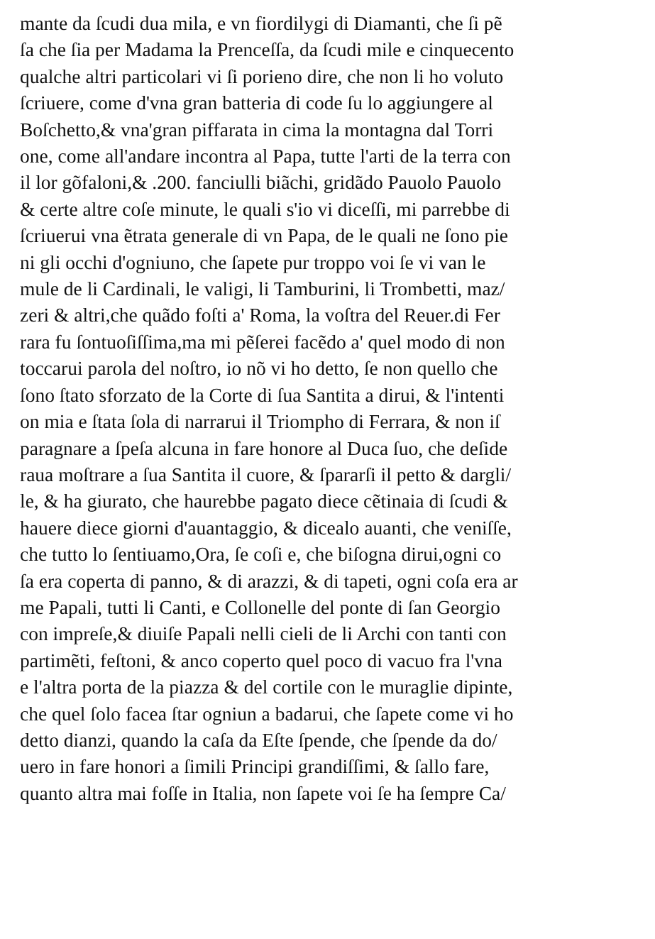mante da ſcudi dua mila, e vn fiordilygi di Diamanti, che ſi pẽ
ſa che ſia per Madama la Prenceſſa, da ſcudi mile e cinquecento
qualche altri particolari vi ſi porieno dire, che non li ho voluto
ſcriuere, come d'vna gran batteria di code ſu lo aggiungere al
Boſchetto,& vna'gran piffarata in cima la montagna dal Torri
one, come all'andare incontra al Papa, tutte l'arti de la terra con
il lor gõfaloni,& .200. fanciulli biãchi, gridãdo Pauolo Pauolo
& certe altre coſe minute, le quali s'io vi diceſſi, mi parrebbe di
ſcriuerui vna ẽtrata generale di vn Papa, de le quali ne ſono pie
ni gli occhi d'ogniuno, che ſapete pur troppo voi ſe vi van le
mule de li Cardinali, le valigi, li Tamburini, li Trombetti, maz/
zeri & altri,che quãdo foſti a' Roma, la voſtra del Reuer.di Fer
rara fu ſontuoſiſſima,ma mi pẽſerei facẽdo a' quel modo di non
toccarui parola del noſtro, io nõ vi ho detto, ſe non quello che
ſono ſtato sforzato de la Corte di ſua Santita a dirui, & l'intenti
on mia e ſtata ſola di narrarui il Triompho di Ferrara, & non iſ
paragnare a ſpeſa alcuna in fare honore al Duca ſuo, che deſide
raua moſtrare a ſua Santita il cuore, & ſpararſi il petto & dargli/
le, & ha giurato, che haurebbe pagato diece cẽtinaia di ſcudi &
hauere diece giorni d'auantaggio, & dicealo auanti, che veniſſe,
che tutto lo ſentiuamo,Ora, ſe coſi e, che biſogna dirui,ogni co
ſa era coperta di panno, & di arazzi, & di tapeti, ogni coſa era ar
me Papali, tutti li Canti, e Collonelle del ponte di ſan Georgio
con impreſe,& diuiſe Papali nelli cieli de li Archi con tanti con
partimẽti, feſtoni, & anco coperto quel poco di vacuo fra l'vna
e l'altra porta de la piazza & del cortile con le muraglie dipinte,
che quel ſolo facea ſtar ogniun a badarui, che ſapete come vi ho
detto dianzi, quando la caſa da Eſte ſpende, che ſpende da do/
uero in fare honori a ſimili Principi grandiſſimi, & ſallo fare,
quanto altra mai foſſe in Italia, non ſapete voi ſe ha ſempre Ca/